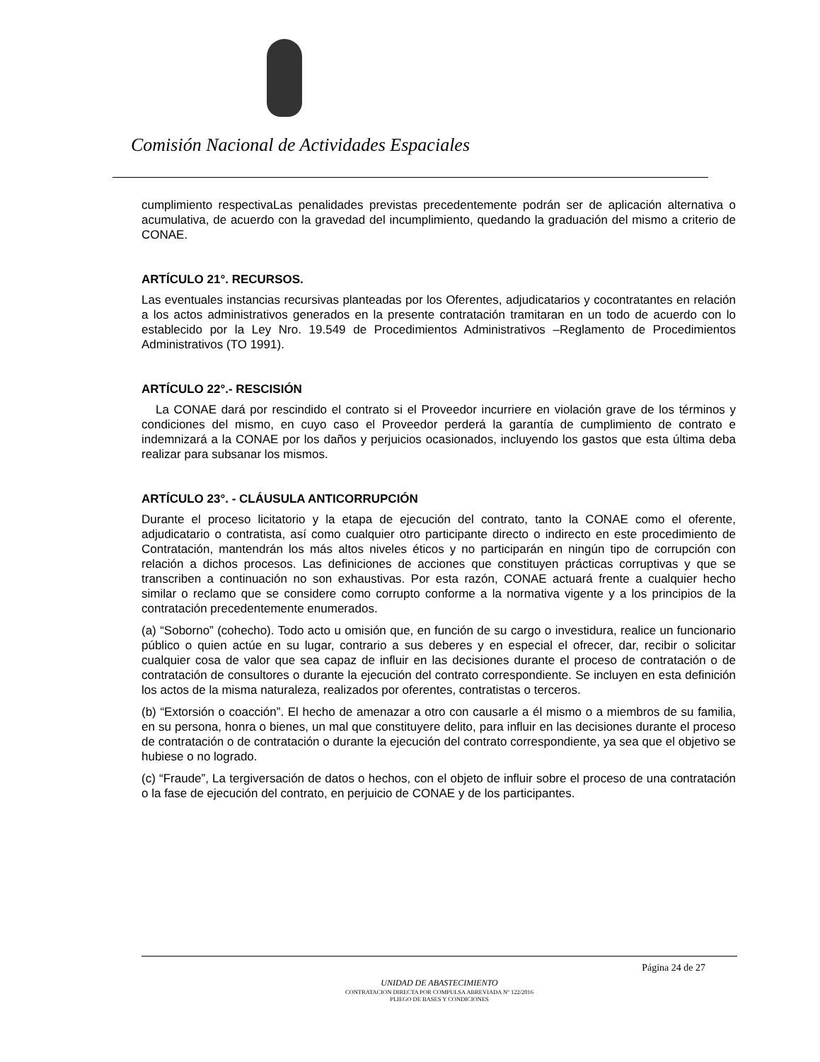Comisión Nacional de Actividades Espaciales
cumplimiento respectivaLas penalidades previstas precedentemente podrán ser de aplicación alternativa o acumulativa, de acuerdo con la gravedad del incumplimiento, quedando la graduación del mismo a criterio de CONAE.
ARTÍCULO 21°. RECURSOS.
Las eventuales instancias recursivas planteadas por los Oferentes, adjudicatarios y cocontratantes en relación a los actos administrativos generados en la presente contratación tramitaran en un todo de acuerdo con lo establecido por la Ley Nro. 19.549 de Procedimientos Administrativos –Reglamento de Procedimientos Administrativos (TO 1991).
ARTÍCULO 22°.- RESCISIÓN
La CONAE dará por rescindido el contrato si el Proveedor incurriere en violación grave de los términos y condiciones del mismo, en cuyo caso el Proveedor perderá la garantía de cumplimiento de contrato e indemnizará a la CONAE por los daños y perjuicios ocasionados, incluyendo los gastos que esta última deba realizar para subsanar los mismos.
ARTÍCULO 23°. - CLÁUSULA ANTICORRUPCIÓN
Durante el proceso licitatorio y la etapa de ejecución del contrato, tanto la CONAE como el oferente, adjudicatario o contratista, así como cualquier otro participante directo o indirecto en este procedimiento de Contratación, mantendrán los más altos niveles éticos y no participarán en ningún tipo de corrupción con relación a dichos procesos. Las definiciones de acciones que constituyen prácticas corruptivas y que se transcriben a continuación no son exhaustivas. Por esta razón, CONAE actuará frente a cualquier hecho similar o reclamo que se considere como corrupto conforme a la normativa vigente y a los principios de la contratación precedentemente enumerados.
(a) “Soborno” (cohecho). Todo acto u omisión que, en función de su cargo o investidura, realice un funcionario público o quien actúe en su lugar, contrario a sus deberes y en especial el ofrecer, dar, recibir o solicitar cualquier cosa de valor que sea capaz de influir en las decisiones durante el proceso de contratación o de contratación de consultores o durante la ejecución del contrato correspondiente. Se incluyen en esta definición los actos de la misma naturaleza, realizados por oferentes, contratistas o terceros.
(b) “Extorsión o coacción”. El hecho de amenazar a otro con causarle a él mismo o a miembros de su familia, en su persona, honra o bienes, un mal que constituyere delito, para influir en las decisiones durante el proceso de contratación o de contratación o durante la ejecución del contrato correspondiente, ya sea que el objetivo se hubiese o no logrado.
(c) “Fraude”, La tergiversación de datos o hechos, con el objeto de influir sobre el proceso de una contratación o la fase de ejecución del contrato, en perjuicio de CONAE y de los participantes.
Página 24 de 27
UNIDAD DE ABASTECIMIENTO
CONTRATACION DIRECTA POR COMPULSA ABREVIADA Nº 122/2016
PLIEGO DE BASES Y CONDICIONES